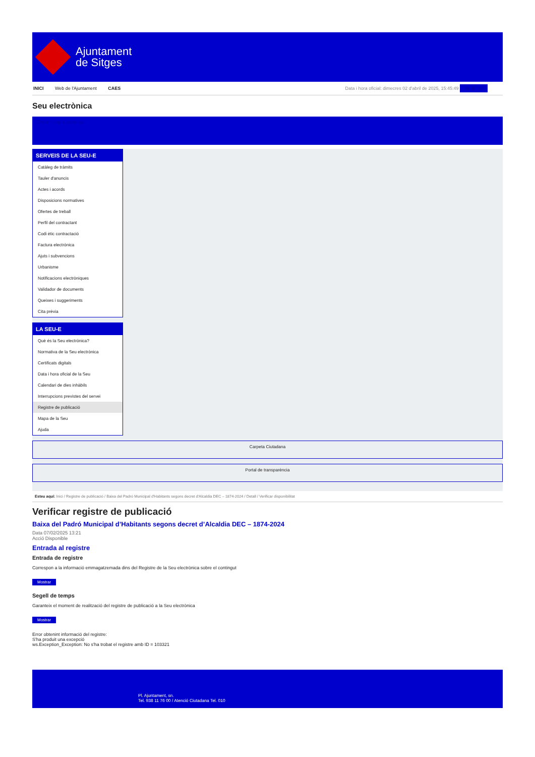Ajuntament
de Sitges
INICI Web de l'Ajuntament CAES Data i hora oficial: dimecres 02 d'abril de 2025, 15:45:49 Identificar
Seu electrònica
Obtenir còpia autèntica
SERVEIS DE LA SEU-E
Catàleg de tràmits
Tauler d'anuncis
Actes i acords
Disposicions normatives
Ofertes de treball
Perfil del contractant
Codi ètic contractació
Factura electrònica
Ajuts i subvencions
Urbanisme
Notificacions electròniques
Validador de documents
Queixes i suggeriments
Cita prèvia
LA SEU-E
Què és la Seu electrònica?
Normativa de la Seu electrònica
Certificats digitals
Data i hora oficial de la Seu
Calendari de dies inhàbils
Interrupcions previstes del servei
Registre de publicació
Mapa de la Seu
Ajuda
Carpeta Ciutadana
Portal de transparència
Esteu aquí: Inici / Registre de publicació / Baixa del Padró Municipal d'Habitants segons decret d'Alcaldia DEC – 1874-2024 / Detall / Verificar disponibilitat
Verificar registre de publicació
Baixa del Padró Municipal d’Habitants segons decret d’Alcaldia DEC – 1874-2024
Data 07/02/2025 13:21
Acció Disponible
Entrada al registre
Entrada de registre
Correspon a la informació emmagatzemada dins del Registre de la Seu electrònica sobre el contingut
Mostrar
Segell de temps
Garanteix el moment de realització del registre de publicació a la Seu electrònica
Mostrar
Error obtenint informació del registre:
S'ha produit una excepció
ws.Exception_Exception: No s'ha trobat el registre amb ID = 103321
Pl. Ajuntament, sn.
Tel. 938 11 76 00 / Atenció Ciutadana Tel. 010